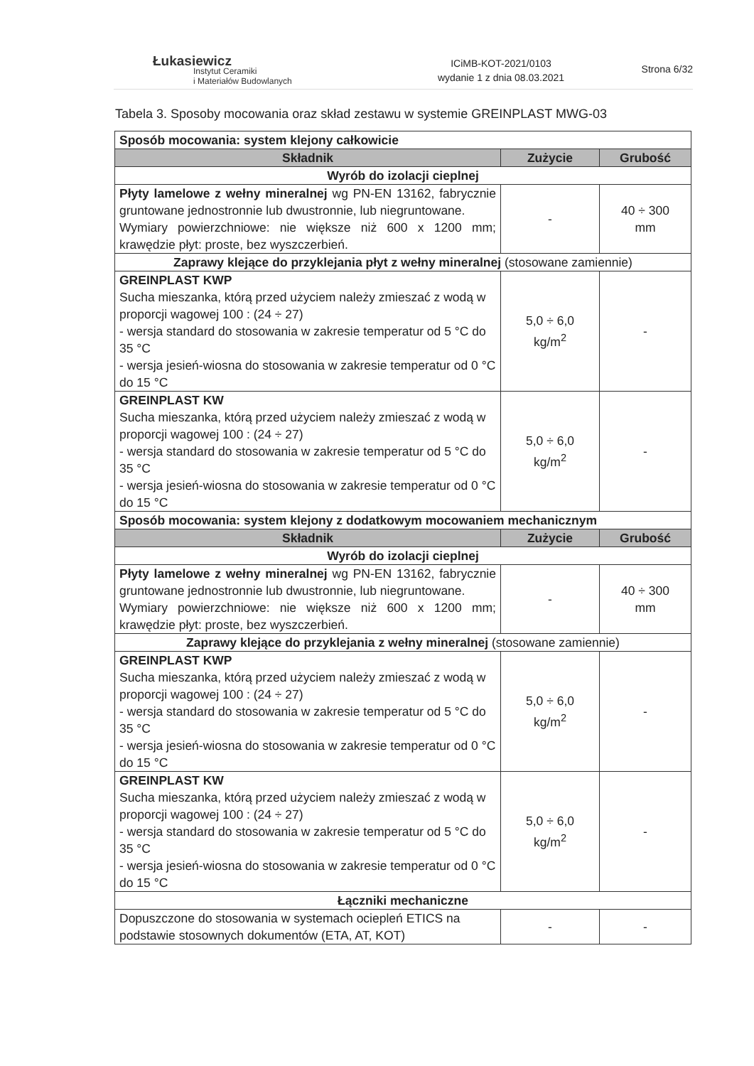Łukasiewicz
Instytut Ceramiki
i Materiałów Budowlanych
ICiMB-KOT-2021/0103
wydanie 1 z dnia 08.03.2021
Strona 6/32
Tabela 3. Sposoby mocowania oraz skład zestawu w systemie GREINPLAST MWG-03
| Sposób mocowania: system klejony całkowicie | | |
| Składnik | Zużycie | Grubość |
| Wyrób do izolacji cieplnej | | |
| Płyty lamelowe z wełny mineralnej wg PN-EN 13162, fabrycznie gruntowane jednostronnie lub dwustronnie, lub niegruntowane. Wymiary powierzchniowe: nie większe niż 600 x 1200 mm; krawędzie płyt: proste, bez wyszczerbień. | - | 40 ÷ 300 mm |
| Zaprawy klejące do przyklejania płyt z wełny mineralnej (stosowane zamiennie) | | |
| GREINPLAST KWP Sucha mieszanka, którą przed użyciem należy zmieszać z wodą w proporcji wagowej 100 : (24 ÷ 27) - wersja standard do stosowania w zakresie temperatur od 5 °C do 35 °C - wersja jesień-wiosna do stosowania w zakresie temperatur od 0 °C do 15 °C | 5,0 ÷ 6,0 kg/m<sup>2</sup> | - |
| GREINPLAST KW Sucha mieszanka, którą przed użyciem należy zmieszać z wodą w proporcji wagowej 100 : (24 ÷ 27) - wersja standard do stosowania w zakresie temperatur od 5 °C do 35 °C - wersja jesień-wiosna do stosowania w zakresie temperatur od 0 °C do 15 °C | 5,0 ÷ 6,0 kg/m<sup>2</sup> | - |
| Sposób mocowania: system klejony z dodatkowym mocowaniem mechanicznym | | |
| Składnik | Zużycie | Grubość |
| Wyrób do izolacji cieplnej | | |
| Płyty lamelowe z wełny mineralnej wg PN-EN 13162, fabrycznie gruntowane jednostronnie lub dwustronnie, lub niegruntowane. Wymiary powierzchniowe: nie większe niż 600 x 1200 mm; krawędzie płyt: proste, bez wyszczerbień. | - | 40 ÷ 300 mm |
| Zaprawy klejące do przyklejania z wełny mineralnej (stosowane zamiennie) | | |
| GREINPLAST KWP Sucha mieszanka, którą przed użyciem należy zmieszać z wodą w proporcji wagowej 100 : (24 ÷ 27) - wersja standard do stosowania w zakresie temperatur od 5 °C do 35 °C - wersja jesień-wiosna do stosowania w zakresie temperatur od 0 °C do 15 °C | 5,0 ÷ 6,0 kg/m<sup>2</sup> | - |
| GREINPLAST KW Sucha mieszanka, którą przed użyciem należy zmieszać z wodą w proporcji wagowej 100 : (24 ÷ 27) - wersja standard do stosowania w zakresie temperatur od 5 °C do 35 °C - wersja jesień-wiosna do stosowania w zakresie temperatur od 0 °C do 15 °C | 5,0 ÷ 6,0 kg/m<sup>2</sup> | - |
| Łączniki mechaniczne | | |
| Dopuszczone do stosowania w systemach ociepleń ETICS na podstawie stosownych dokumentów (ETA, AT, KOT) | - | - |